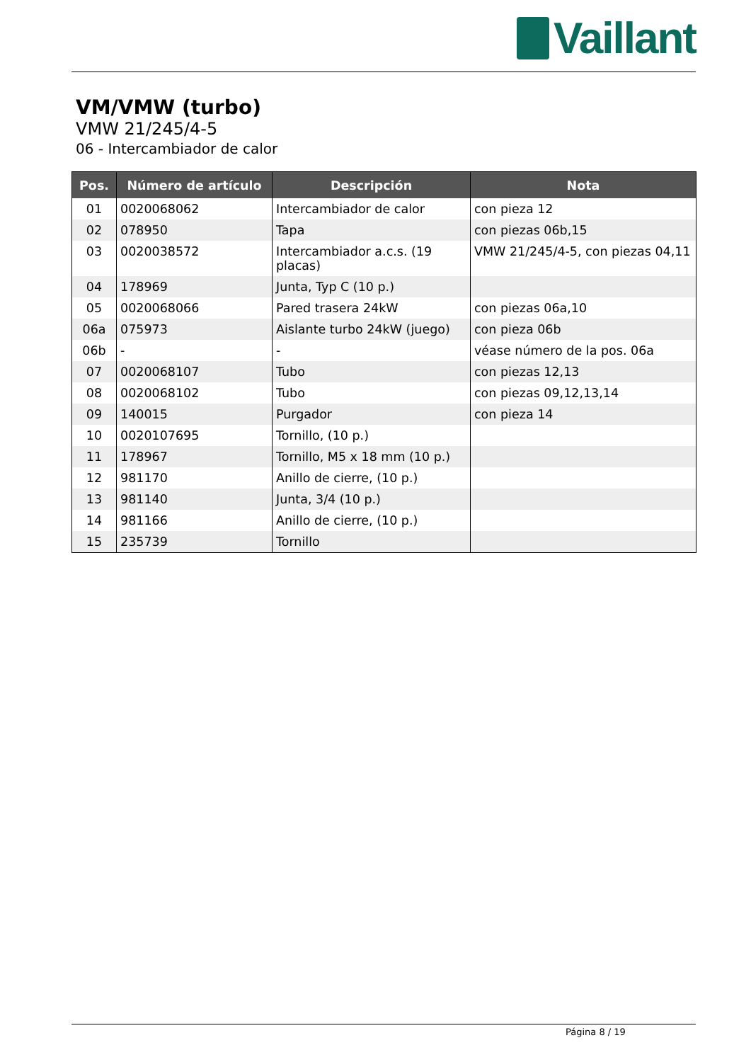Vaillant
VM/VMW (turbo)
VMW 21/245/4-5
06 - Intercambiador de calor
| Pos. | Número de artículo | Descripción | Nota |
| --- | --- | --- | --- |
| 01 | 0020068062 | Intercambiador de calor | con pieza 12 |
| 02 | 078950 | Tapa | con piezas 06b,15 |
| 03 | 0020038572 | Intercambiador a.c.s. (19 placas) | VMW 21/245/4-5, con piezas 04,11 |
| 04 | 178969 | Junta, Typ C (10 p.) | |
| 05 | 0020068066 | Pared trasera 24kW | con piezas 06a,10 |
| 06a | 075973 | Aislante turbo 24kW (juego) | con pieza 06b |
| 06b | - | - | véase número de la pos. 06a |
| 07 | 0020068107 | Tubo | con piezas 12,13 |
| 08 | 0020068102 | Tubo | con piezas 09,12,13,14 |
| 09 | 140015 | Purgador | con pieza 14 |
| 10 | 0020107695 | Tornillo, (10 p.) | |
| 11 | 178967 | Tornillo, M5 x 18 mm (10 p.) | |
| 12 | 981170 | Anillo de cierre, (10 p.) | |
| 13 | 981140 | Junta, 3/4 (10 p.) | |
| 14 | 981166 | Anillo de cierre, (10 p.) | |
| 15 | 235739 | Tornillo | |
Página 8 / 19